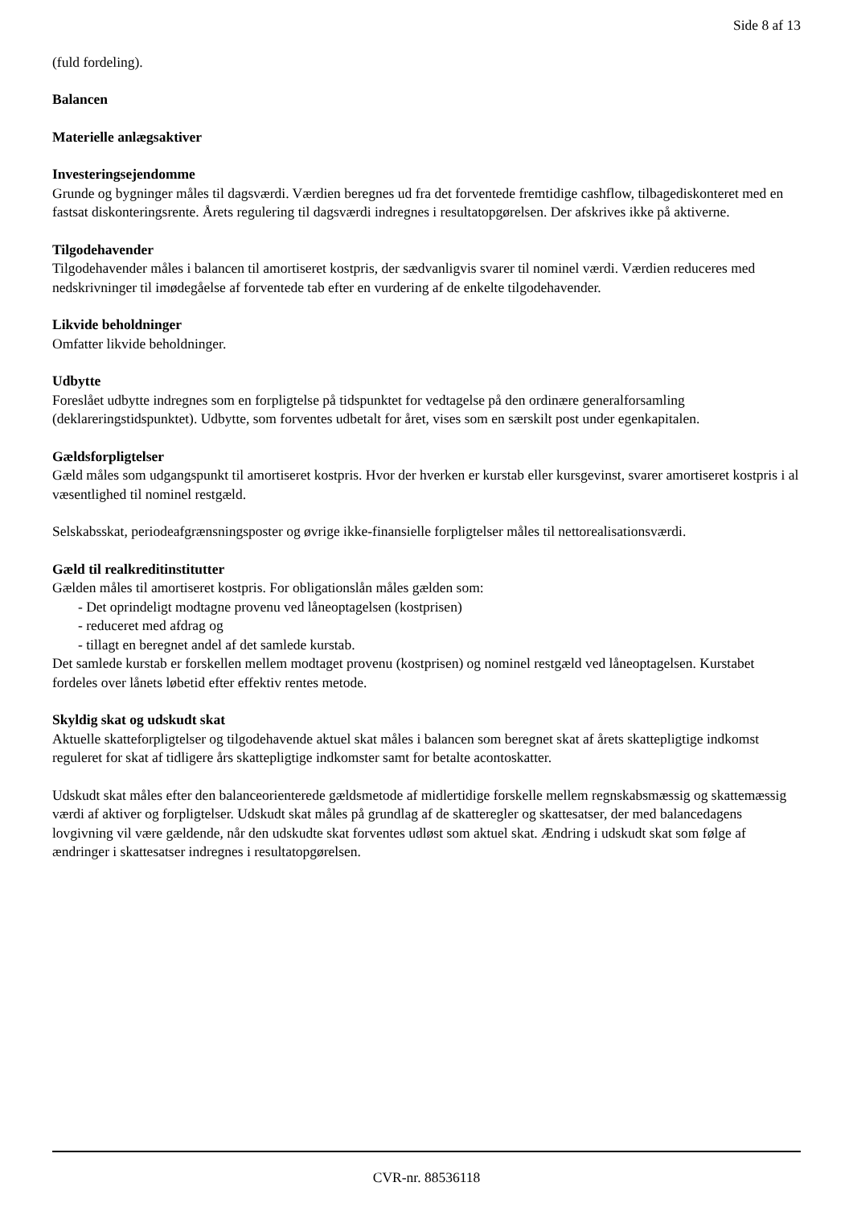Side 8 af 13
(fuld fordeling).
Balancen
Materielle anlægsaktiver
Investeringsejendomme
Grunde og bygninger måles til dagsværdi. Værdien beregnes ud fra det forventede fremtidige cashflow, tilbagediskonteret med en fastsat diskonteringsrente. Årets regulering til dagsværdi indregnes i resultatopgørelsen. Der afskrives ikke på aktiverne.
Tilgodehavender
Tilgodehavender måles i balancen til amortiseret kostpris, der sædvanligvis svarer til nominel værdi. Værdien reduceres med nedskrivninger til imødegåelse af forventede tab efter en vurdering af de enkelte tilgodehavender.
Likvide beholdninger
Omfatter likvide beholdninger.
Udbytte
Foreslået udbytte indregnes som en forpligtelse på tidspunktet for vedtagelse på den ordinære generalforsamling (deklareringstidspunktet). Udbytte, som forventes udbetalt for året, vises som en særskilt post under egenkapitalen.
Gældsforpligtelser
Gæld måles som udgangspunkt til amortiseret kostpris. Hvor der hverken er kurstab eller kursgevinst, svarer amortiseret kostpris i al væsentlighed til nominel restgæld.
Selskabsskat, periodeafgrænsningsposter og øvrige ikke-finansielle forpligtelser måles til nettorealisationsværdi.
Gæld til realkreditinstitutter
Gælden måles til amortiseret kostpris. For obligationslån måles gælden som:
- Det oprindeligt modtagne provenu ved låneoptagelsen (kostprisen)
- reduceret med afdrag og
- tillagt en beregnet andel af det samlede kurstab.
Det samlede kurstab er forskellen mellem modtaget provenu (kostprisen) og nominel restgæld ved låneoptagelsen. Kurstabet fordeles over lånets løbetid efter effektiv rentes metode.
Skyldig skat og udskudt skat
Aktuelle skatteforpligtelser og tilgodehavende aktuel skat måles i balancen som beregnet skat af årets skattepligtige indkomst reguleret for skat af tidligere års skattepligtige indkomster samt for betalte acontoskatter.
Udskudt skat måles efter den balanceorienterede gældsmetode af midlertidige forskelle mellem regnskabsmæssig og skattemæssig værdi af aktiver og forpligtelser. Udskudt skat måles på grundlag af de skatteregler og skattesatser, der med balancedagens lovgivning vil være gældende, når den udskudte skat forventes udløst som aktuel skat. Ændring i udskudt skat som følge af ændringer i skattesatser indregnes i resultatopgørelsen.
CVR-nr. 88536118